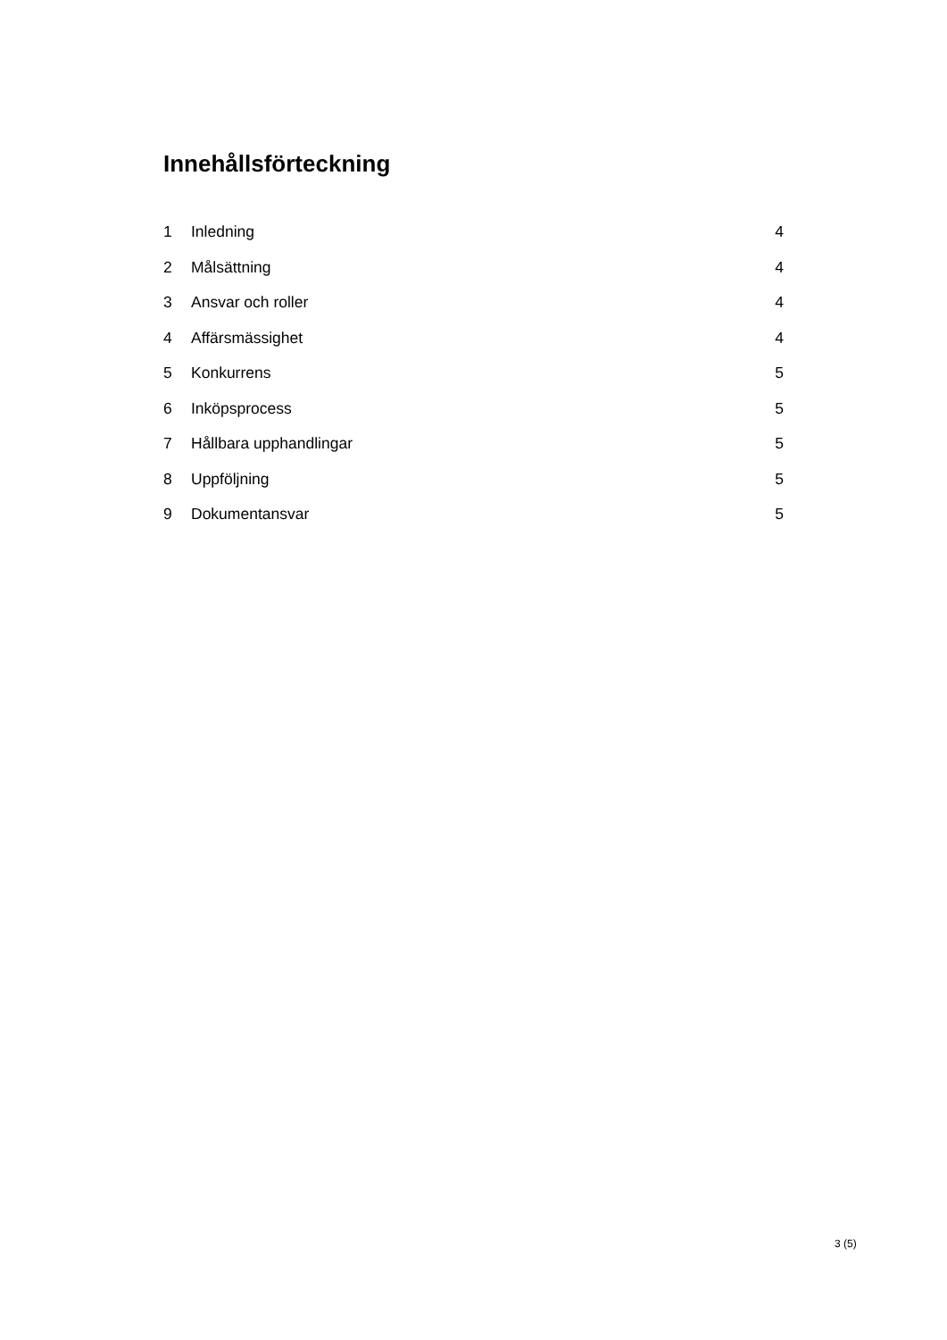Innehållsförteckning
1 Inledning 4
2 Målsättning 4
3 Ansvar och roller 4
4 Affärsmässighet 4
5 Konkurrens 5
6 Inköpsprocess 5
7 Hållbara upphandlingar 5
8 Uppföljning 5
9 Dokumentansvar 5
3 (5)